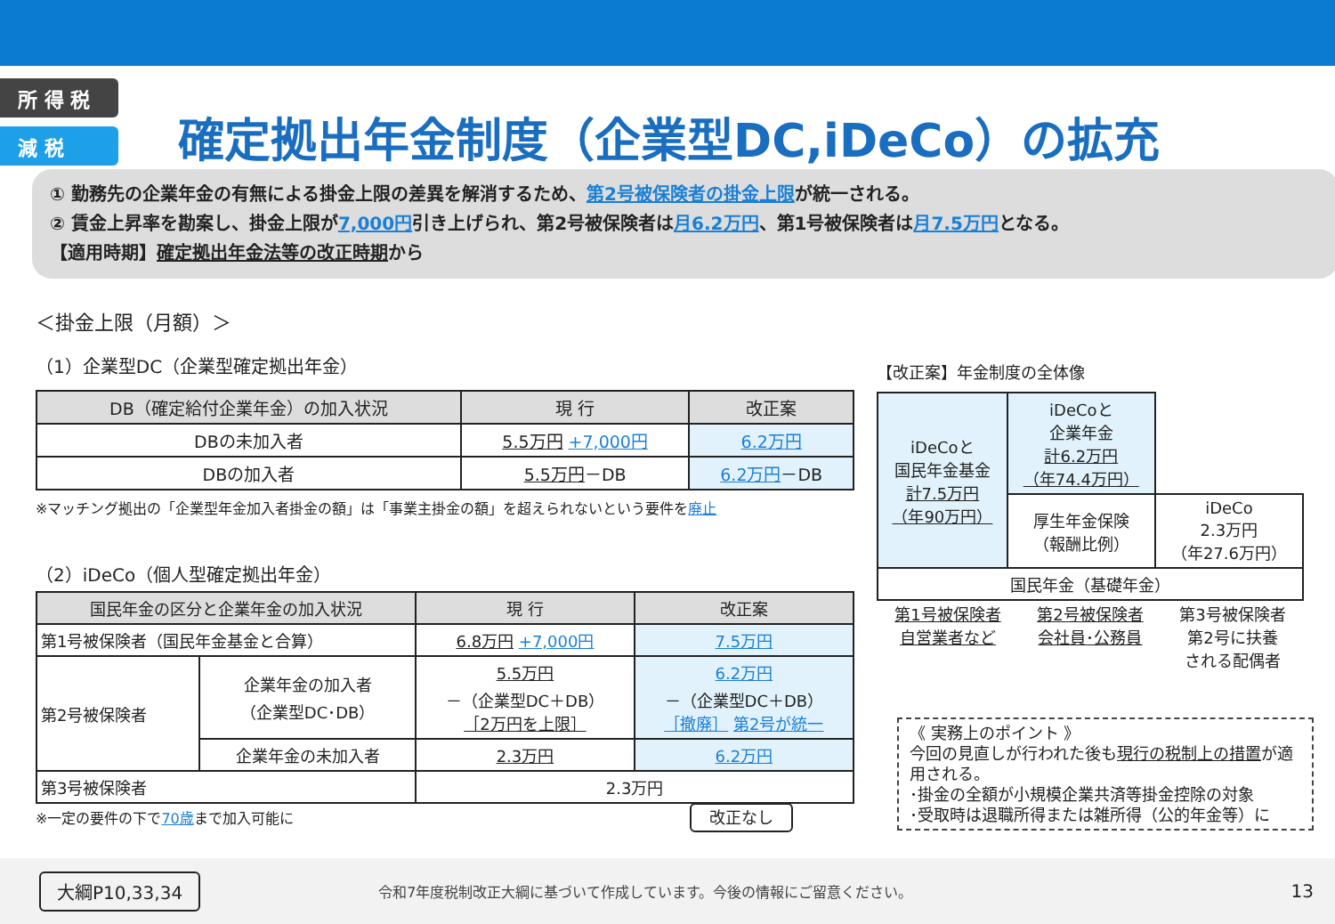所 得 税
減 税
確定拠出年金制度（企業型DC,iDeCo）の拡充
① 勤務先の企業年金の有無による掛金上限の差異を解消するため、第2号被保険者の掛金上限が統一される。
② 賃金上昇率を勘案し、掛金上限が7,000円引き上げられ、第2号被保険者は月6.2万円、第1号被保険者は月7.5万円となる。
【適用時期】確定拠出年金法等の改正時期から
＜掛金上限（月額）＞
（1）企業型DC（企業型確定拠出年金）
| DB（確定給付企業年金）の加入状況 | 現 行 | 改正案 |
| --- | --- | --- |
| DBの未加入者 | 5.5万円 +7,000円 | 6.2万円 |
| DBの加入者 | 5.5万円 －DB | 6.2万円 －DB |
※マッチング拠出の「企業型年金加入者掛金の額」は「事業主掛金の額」を超えられないという要件を廃止
（2）iDeCo（個人型確定拠出年金）
| 国民年金の区分と企業年金の加入状況 | | 現 行 | 改正案 |
| --- | --- | --- | --- |
| 第1号被保険者（国民年金基金と合算） | | 6.8万円 +7,000円 | 7.5万円 |
| 第2号被保険者 | 企業年金の加入者 （企業型DC･DB） | 5.5万円 －（企業型DC＋DB） ［2万円を上限］ | 6.2万円 －（企業型DC＋DB） ［撤廃］ 第2号が統一 |
| | 企業年金の未加入者 | 2.3万円 | 6.2万円 |
| 第3号被保険者 | | 2.3万円 | |
※一定の要件の下で70歳まで加入可能に 改正なし
【改正案】年金制度の全体像
| iDeCoと 国民年金基金 計7.5万円 （年90万円） | iDeCoと 企業年金 計6.2万円 （年74.4万円） | |
| | 厚生年金保険 （報酬比例） | iDeCo 2.3万円 （年27.6万円） |
| 国民年金（基礎年金） | | |
第1号被保険者
自営業者など 第2号被保険者
会社員･公務員 第3号被保険者
第2号に扶養
される配偶者
《 実務上のポイント 》
今回の見直しが行われた後も現行の税制上の措置が適用される。
･掛金の全額が小規模企業共済等掛金控除の対象
･受取時は退職所得または雑所得（公的年金等）に
大綱P10,33,34 令和7年度税制改正大綱に基づいて作成しています。今後の情報にご留意ください。 13